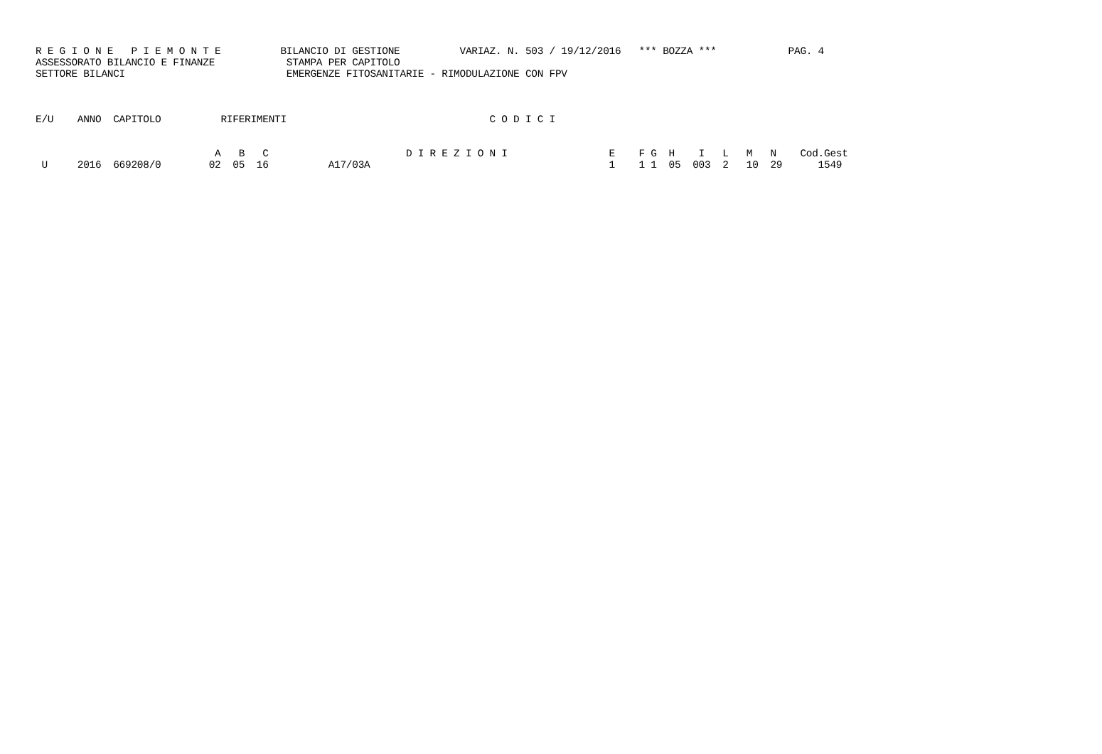R E G I O N E   P I E M O N T E          BILANCIO DI GESTIONE          VARIAZ. N. 503 / 19/12/2016   *** BOZZA ***            PAG. 4
ASSESSORATO BILANCIO E FINANZE            STAMPA PER CAPITOLO
SETTORE BILANCI                           EMERGENZE FITOSANITARIE - RIMODULAZIONE CON FPV



E/U    ANNO  CAPITOLO          RIFERIMENTI                                  C O D I C I


                              A   B   C                       D I R E Z I O N I                 E    F G  H    I   L   M   N    Cod.Gest
 U     2016  669208/0        02  05  16          A17/03A                                        1    1 1  05  003  2   10  29      1549